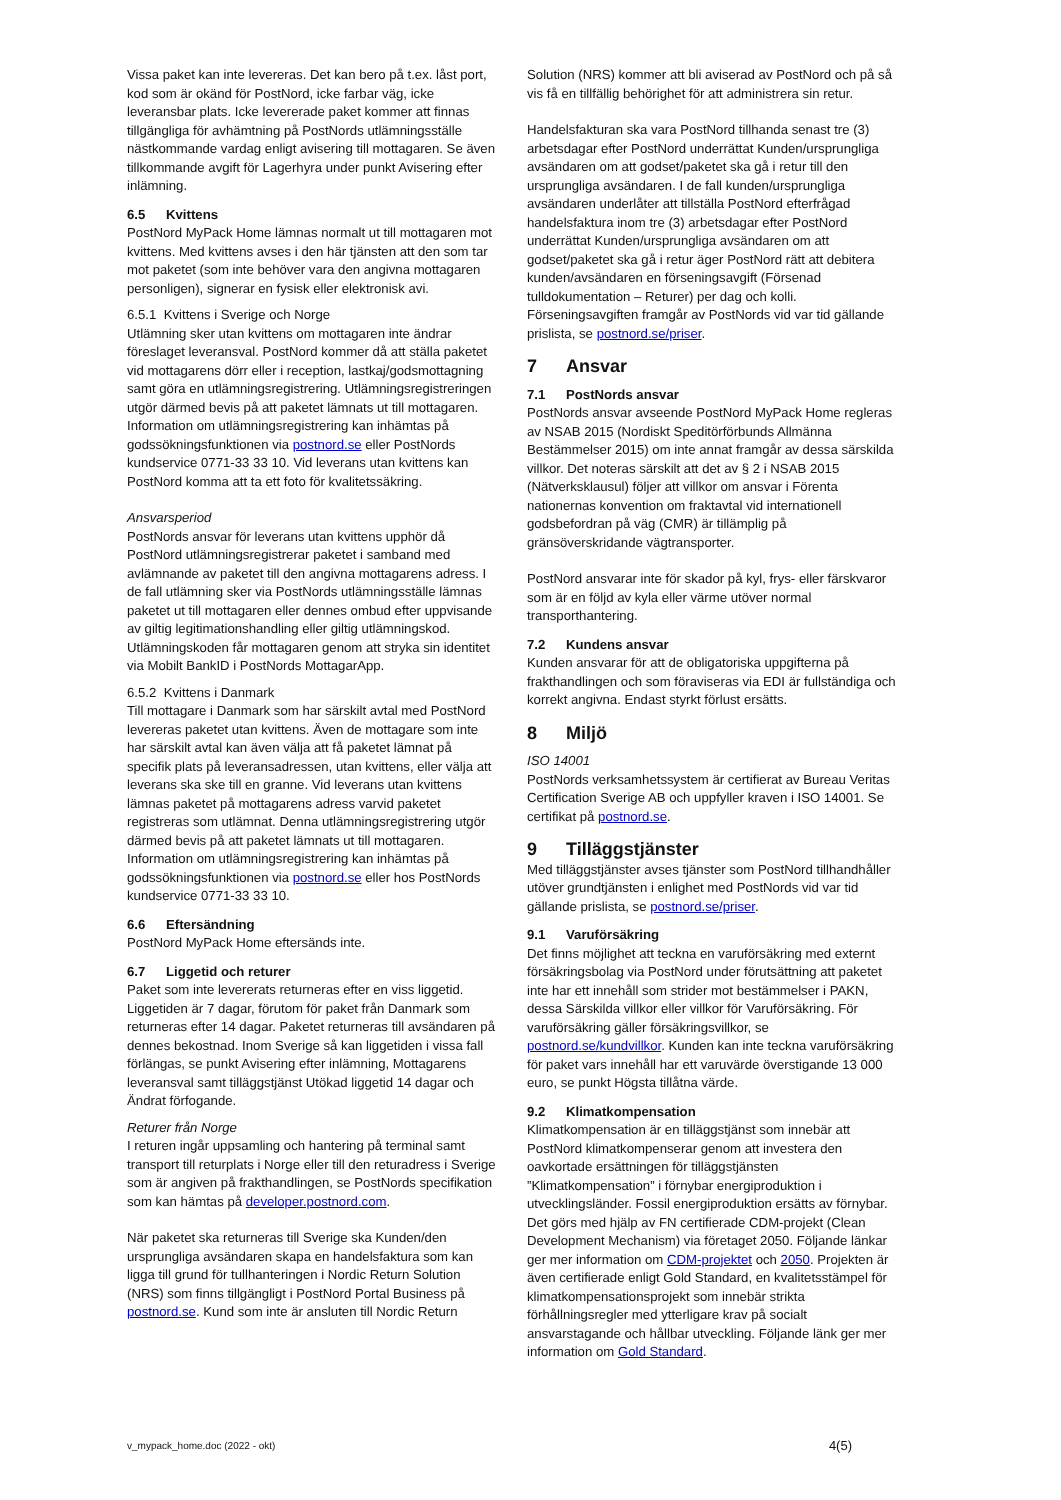Vissa paket kan inte levereras. Det kan bero på t.ex. låst port, kod som är okänd för PostNord, icke farbar väg, icke leveransbar plats. Icke levererade paket kommer att finnas tillgängliga för avhämtning på PostNords utlämningsställe nästkommande vardag enligt avisering till mottagaren. Se även tillkommande avgift för Lagerhyra under punkt Avisering efter inlämning.
6.5 Kvittens
PostNord MyPack Home lämnas normalt ut till mottagaren mot kvittens. Med kvittens avses i den här tjänsten att den som tar mot paketet (som inte behöver vara den angivna mottagaren personligen), signerar en fysisk eller elektronisk avi.
6.5.1 Kvittens i Sverige och Norge
Utlämning sker utan kvittens om mottagaren inte ändrar föreslaget leveransval. PostNord kommer då att ställa paketet vid mottagarens dörr eller i reception, lastkaj/godsmottagning samt göra en utlämningsregistrering. Utlämningsregistreringen utgör därmed bevis på att paketet lämnats ut till mottagaren. Information om utlämningsregistrering kan inhämtas på godssökningsfunktionen via postnord.se eller PostNords kundservice 0771-33 33 10. Vid leverans utan kvittens kan PostNord komma att ta ett foto för kvalitetssäkring.
Ansvarsperiod
PostNords ansvar för leverans utan kvittens upphör då PostNord utlämningsregistrerar paketet i samband med avlämnande av paketet till den angivna mottagarens adress. I de fall utlämning sker via PostNords utlämningsställe lämnas paketet ut till mottagaren eller dennes ombud efter uppvisande av giltig legitimationshandling eller giltig utlämningskod. Utlämningskoden får mottagaren genom att stryka sin identitet via Mobilt BankID i PostNords MottagarApp.
6.5.2 Kvittens i Danmark
Till mottagare i Danmark som har särskilt avtal med PostNord levereras paketet utan kvittens. Även de mottagare som inte har särskilt avtal kan även välja att få paketet lämnat på specifik plats på leveransadressen, utan kvittens, eller välja att leverans ska ske till en granne. Vid leverans utan kvittens lämnas paketet på mottagarens adress varvid paketet registreras som utlämnat. Denna utlämningsregistrering utgör därmed bevis på att paketet lämnats ut till mottagaren. Information om utlämningsregistrering kan inhämtas på godssökningsfunktionen via postnord.se eller hos PostNords kundservice 0771-33 33 10.
6.6 Eftersändning
PostNord MyPack Home eftersänds inte.
6.7 Liggetid och returer
Paket som inte levererats returneras efter en viss liggetid. Liggetiden är 7 dagar, förutom för paket från Danmark som returneras efter 14 dagar. Paketet returneras till avsändaren på dennes bekostnad. Inom Sverige så kan liggetiden i vissa fall förlängas, se punkt Avisering efter inlämning, Mottagarens leveransval samt tilläggstjänst Utökad liggetid 14 dagar och Ändrat förfogande.
Returer från Norge
I returen ingår uppsamling och hantering på terminal samt transport till returplats i Norge eller till den returadress i Sverige som är angiven på frakthandlingen, se PostNords specifikation som kan hämtas på developer.postnord.com.
När paketet ska returneras till Sverige ska Kunden/den ursprungliga avsändaren skapa en handelsfaktura som kan ligga till grund för tullhanteringen i Nordic Return Solution (NRS) som finns tillgängligt i PostNord Portal Business på postnord.se. Kund som inte är ansluten till Nordic Return
Solution (NRS) kommer att bli aviserad av PostNord och på så vis få en tillfällig behörighet för att administrera sin retur.
Handelsfakturan ska vara PostNord tillhanda senast tre (3) arbetsdagar efter PostNord underrättat Kunden/ursprungliga avsändaren om att godset/paketet ska gå i retur till den ursprungliga avsändaren. I de fall kunden/ursprungliga avsändaren underlåter att tillställa PostNord efterfrågad handelsfaktura inom tre (3) arbetsdagar efter PostNord underrättat Kunden/ursprungliga avsändaren om att godset/paketet ska gå i retur äger PostNord rätt att debitera kunden/avsändaren en förseningsavgift (Försenad tulldokumentation – Returer) per dag och kolli. Förseningsavgiften framgår av PostNords vid var tid gällande prislista, se postnord.se/priser.
7 Ansvar
7.1 PostNords ansvar
PostNords ansvar avseende PostNord MyPack Home regleras av NSAB 2015 (Nordiskt Speditörförbunds Allmänna Bestämmelser 2015) om inte annat framgår av dessa särskilda villkor. Det noteras särskilt att det av § 2 i NSAB 2015 (Nätverksklausul) följer att villkor om ansvar i Förenta nationernas konvention om fraktavtal vid internationell godsbefordran på väg (CMR) är tillämplig på gränsöverskridande vägtransporter.
PostNord ansvarar inte för skador på kyl, frys- eller färskvaror som är en följd av kyla eller värme utöver normal transporthantering.
7.2 Kundens ansvar
Kunden ansvarar för att de obligatoriska uppgifterna på frakthandlingen och som föraviseras via EDI är fullständiga och korrekt angivna. Endast styrkt förlust ersätts.
8 Miljö
ISO 14001
PostNords verksamhetssystem är certifierat av Bureau Veritas Certification Sverige AB och uppfyller kraven i ISO 14001. Se certifikat på postnord.se.
9 Tilläggstjänster
Med tilläggstjänster avses tjänster som PostNord tillhandhåller utöver grundtjänsten i enlighet med PostNords vid var tid gällande prislista, se postnord.se/priser.
9.1 Varuförsäkring
Det finns möjlighet att teckna en varuförsäkring med externt försäkringsbolag via PostNord under förutsättning att paketet inte har ett innehåll som strider mot bestämmelser i PAKN, dessa Särskilda villkor eller villkor för Varuförsäkring. För varuförsäkring gäller försäkringsvillkor, se postnord.se/kundvillkor. Kunden kan inte teckna varuförsäkring för paket vars innehåll har ett varuvärde överstigande 13 000 euro, se punkt Högsta tillåtna värde.
9.2 Klimatkompensation
Klimatkompensation är en tilläggstjänst som innebär att PostNord klimatkompenserar genom att investera den oavkortade ersättningen för tilläggstjänsten ”Klimatkompensation” i förnybar energiproduktion i utvecklingsländer. Fossil energiproduktion ersätts av förnybar. Det görs med hjälp av FN certifierade CDM-projekt (Clean Development Mechanism) via företaget 2050. Följande länkar ger mer information om CDM-projektet och 2050. Projekten är även certifierade enligt Gold Standard, en kvalitetsstämpel för klimatkompensationsprojekt som innebär strikta förhållningsregler med ytterligare krav på socialt ansvarstagande och hållbar utveckling. Följande länk ger mer information om Gold Standard.
v_mypack_home.doc (2022 - okt) 4(5)